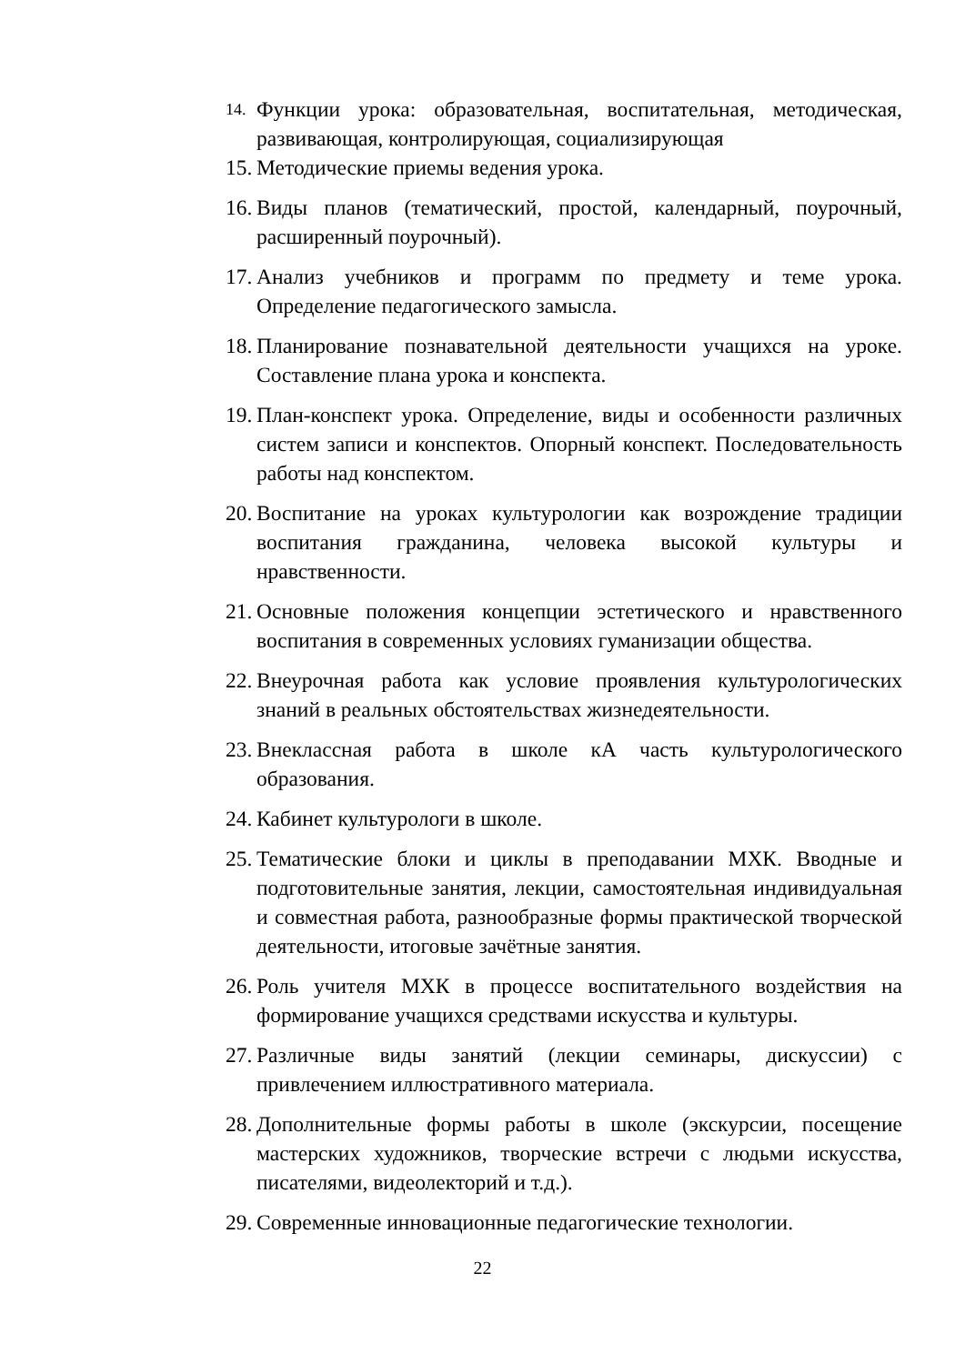14. Функции урока: образовательная, воспитательная, методическая, развивающая, контролирующая, социализирующая
15. Методические приемы ведения урока.
16. Виды планов (тематический, простой, календарный, поурочный, расширенный поурочный).
17. Анализ учебников и программ по предмету и теме урока. Определение педагогического замысла.
18. Планирование познавательной деятельности учащихся на уроке. Составление плана урока и конспекта.
19. План-конспект урока. Определение, виды и особенности различных систем записи и конспектов. Опорный конспект. Последовательность работы над конспектом.
20. Воспитание на уроках культурологии как возрождение традиции воспитания гражданина, человека высокой культуры и нравственности.
21. Основные положения концепции эстетического и нравственного воспитания в современных условиях гуманизации общества.
22. Внеурочная работа как условие проявления культурологических знаний в реальных обстоятельствах жизнедеятельности.
23. Внеклассная работа в школе кА часть культурологического образования.
24. Кабинет культурологи в школе.
25. Тематические блоки и циклы в преподавании МХК. Вводные и подготовительные занятия, лекции, самостоятельная индивидуальная и совместная работа, разнообразные формы практической творческой деятельности, итоговые зачётные занятия.
26. Роль учителя МХК в процессе воспитательного воздействия на формирование учащихся средствами искусства и культуры.
27. Различные виды занятий (лекции семинары, дискуссии) с привлечением иллюстративного материала.
28. Дополнительные формы работы в школе (экскурсии, посещение мастерских художников, творческие встречи с людьми искусства, писателями, видеолекторий и т.д.).
29. Современные инновационные педагогические технологии.
22